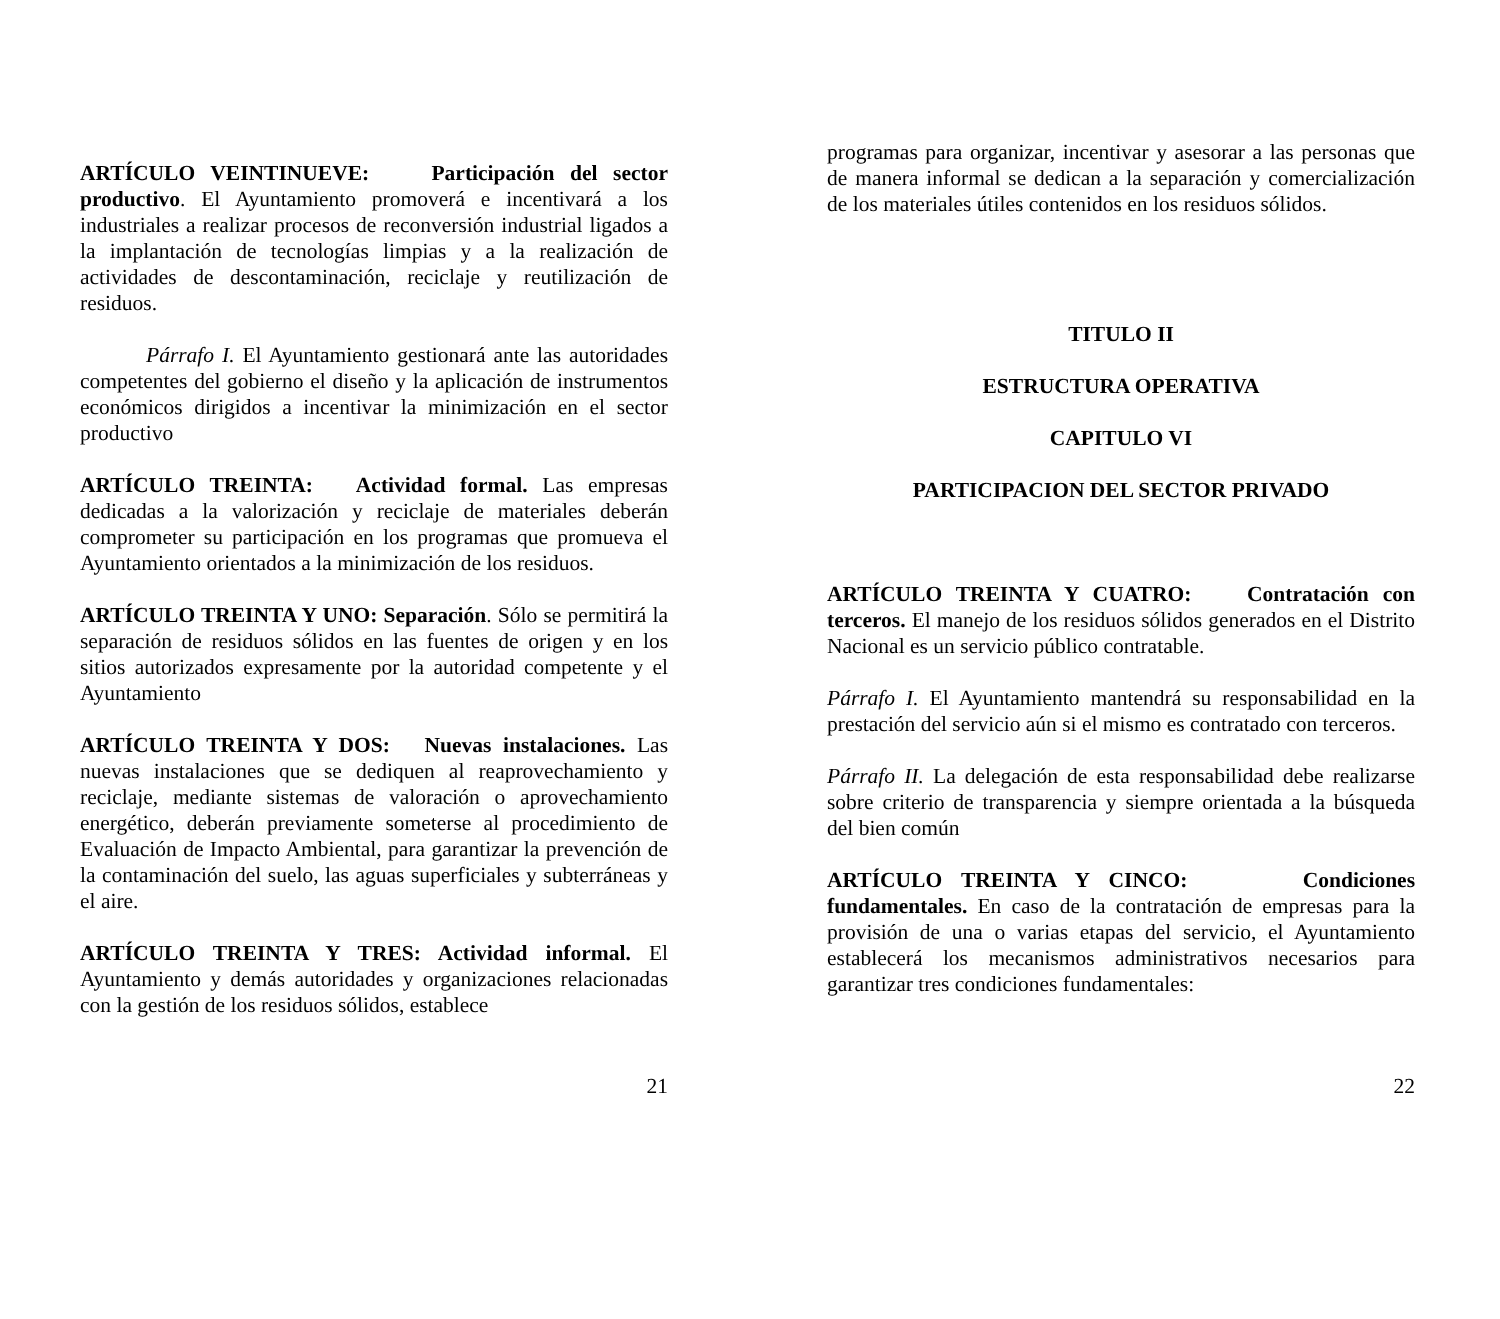ARTÍCULO VEINTINUEVE: Participación del sector productivo. El Ayuntamiento promoverá e incentivará a los industriales a realizar procesos de reconversión industrial ligados a la implantación de tecnologías limpias y a la realización de actividades de descontaminación, reciclaje y reutilización de residuos.
Párrafo I. El Ayuntamiento gestionará ante las autoridades competentes del gobierno el diseño y la aplicación de instrumentos económicos dirigidos a incentivar la minimización en el sector productivo
ARTÍCULO TREINTA: Actividad formal. Las empresas dedicadas a la valorización y reciclaje de materiales deberán comprometer su participación en los programas que promueva el Ayuntamiento orientados a la minimización de los residuos.
ARTÍCULO TREINTA Y UNO: Separación. Sólo se permitirá la separación de residuos sólidos en las fuentes de origen y en los sitios autorizados expresamente por la autoridad competente y el Ayuntamiento
ARTÍCULO TREINTA Y DOS: Nuevas instalaciones. Las nuevas instalaciones que se dediquen al reaprovechamiento y reciclaje, mediante sistemas de valoración o aprovechamiento energético, deberán previamente someterse al procedimiento de Evaluación de Impacto Ambiental, para garantizar la prevención de la contaminación del suelo, las aguas superficiales y subterráneas y el aire.
ARTÍCULO TREINTA Y TRES: Actividad informal. El Ayuntamiento y demás autoridades y organizaciones relacionadas con la gestión de los residuos sólidos, establece
21
programas para organizar, incentivar y asesorar a las personas que de manera informal se dedican a la separación y comercialización de los materiales útiles contenidos en los residuos sólidos.
TITULO II
ESTRUCTURA OPERATIVA
CAPITULO VI
PARTICIPACION DEL SECTOR PRIVADO
ARTÍCULO TREINTA Y CUATRO: Contratación con terceros. El manejo de los residuos sólidos generados en el Distrito Nacional es un servicio público contratable.
Párrafo I. El Ayuntamiento mantendrá su responsabilidad en la prestación del servicio aún si el mismo es contratado con terceros.
Párrafo II. La delegación de esta responsabilidad debe realizarse sobre criterio de transparencia y siempre orientada a la búsqueda del bien común
ARTÍCULO TREINTA Y CINCO: Condiciones fundamentales. En caso de la contratación de empresas para la provisión de una o varias etapas del servicio, el Ayuntamiento establecerá los mecanismos administrativos necesarios para garantizar tres condiciones fundamentales:
22